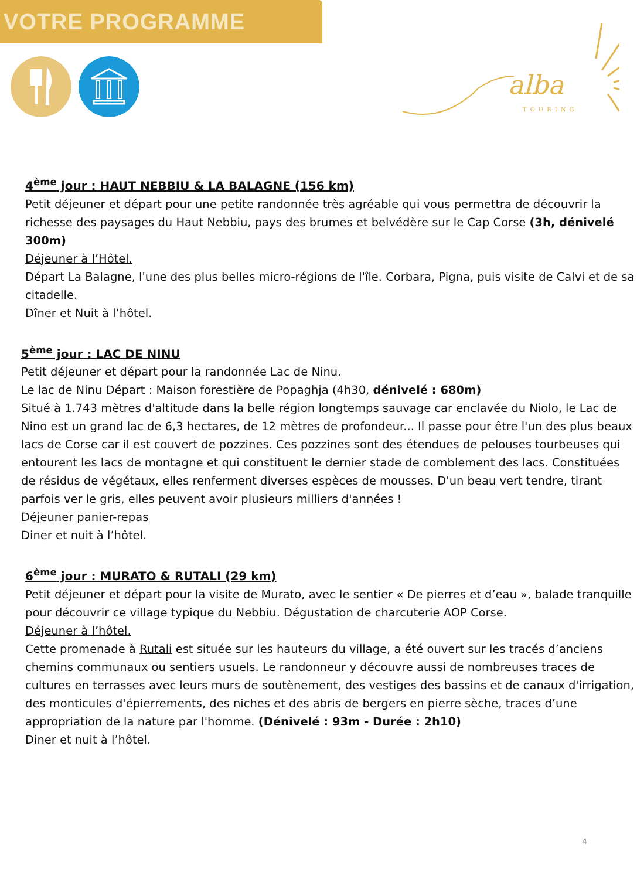VOTRE PROGRAMME
alba
TOURING
4<sup>ème</sup> jour : HAUT NEBBIU & LA BALAGNE (156 km)
Petit déjeuner et départ pour une petite randonnée très agréable qui vous permettra de découvrir la richesse des paysages du Haut Nebbiu, pays des brumes et belvédère sur le Cap Corse (3h, dénivelé 300m)
Déjeuner à l’Hôtel.
Départ La Balagne, l'une des plus belles micro-régions de l'île. Corbara, Pigna, puis visite de Calvi et de sa citadelle.
Dîner et Nuit à l’hôtel.
5<sup>ème</sup> jour : LAC DE NINU
Petit déjeuner et départ pour la randonnée Lac de Ninu.
Le lac de Ninu Départ : Maison forestière de Popaghja (4h30, dénivelé : 680m)
Situé à 1.743 mètres d'altitude dans la belle région longtemps sauvage car enclavée du Niolo, le Lac de Nino est un grand lac de 6,3 hectares, de 12 mètres de profondeur... Il passe pour être l'un des plus beaux lacs de Corse car il est couvert de pozzines. Ces pozzines sont des étendues de pelouses tourbeuses qui entourent les lacs de montagne et qui constituent le dernier stade de comblement des lacs. Constituées de résidus de végétaux, elles renferment diverses espèces de mousses. D'un beau vert tendre, tirant parfois ver le gris, elles peuvent avoir plusieurs milliers d'années !
Déjeuner panier-repas
Diner et nuit à l’hôtel.
6<sup>ème</sup> jour : MURATO & RUTALI (29 km)
Petit déjeuner et départ pour la visite de Murato, avec le sentier « De pierres et d’eau », balade tranquille pour découvrir ce village typique du Nebbiu. Dégustation de charcuterie AOP Corse.
Déjeuner à l’hôtel.
Cette promenade à Rutali est située sur les hauteurs du village, a été ouvert sur les tracés d’anciens chemins communaux ou sentiers usuels. Le randonneur y découvre aussi de nombreuses traces de cultures en terrasses avec leurs murs de soutènement, des vestiges des bassins et de canaux d'irrigation, des monticules d'épierrements, des niches et des abris de bergers en pierre sèche, traces d’une appropriation de la nature par l'homme. (Dénivelé : 93m - Durée : 2h10)
Diner et nuit à l’hôtel.
4